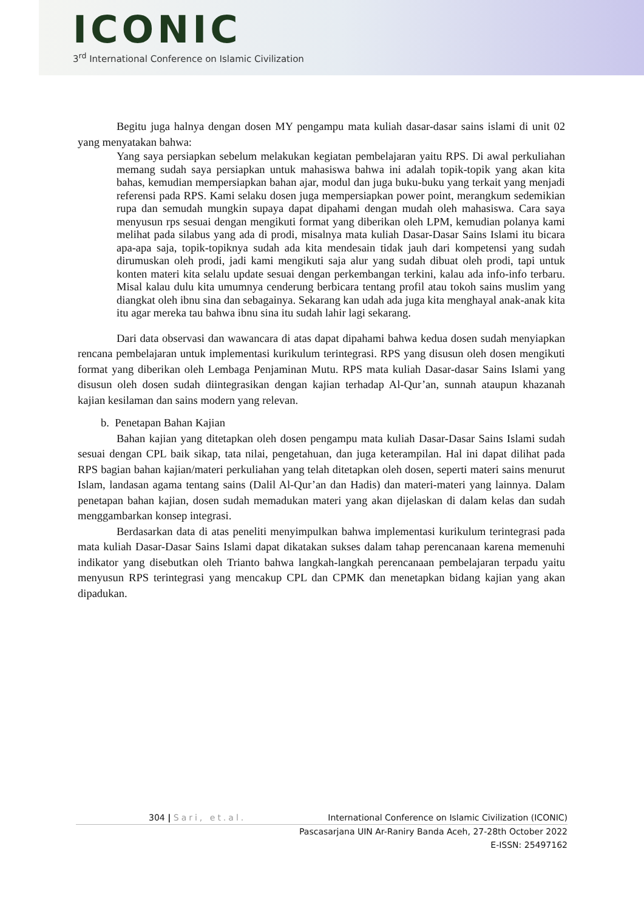ICONIC
3<sup>rd</sup> International Conference on Islamic Civilization
Begitu juga halnya dengan dosen MY pengampu mata kuliah dasar-dasar sains islami di unit 02 yang menyatakan bahwa:
Yang saya persiapkan sebelum melakukan kegiatan pembelajaran yaitu RPS. Di awal perkuliahan memang sudah saya persiapkan untuk mahasiswa bahwa ini adalah topik-topik yang akan kita bahas, kemudian mempersiapkan bahan ajar, modul dan juga buku-buku yang terkait yang menjadi referensi pada RPS. Kami selaku dosen juga mempersiapkan power point, merangkum sedemikian rupa dan semudah mungkin supaya dapat dipahami dengan mudah oleh mahasiswa. Cara saya menyusun rps sesuai dengan mengikuti format yang diberikan oleh LPM, kemudian polanya kami melihat pada silabus yang ada di prodi, misalnya mata kuliah Dasar-Dasar Sains Islami itu bicara apa-apa saja, topik-topiknya sudah ada kita mendesain tidak jauh dari kompetensi yang sudah dirumuskan oleh prodi, jadi kami mengikuti saja alur yang sudah dibuat oleh prodi, tapi untuk konten materi kita selalu update sesuai dengan perkembangan terkini, kalau ada info-info terbaru. Misal kalau dulu kita umumnya cenderung berbicara tentang profil atau tokoh sains muslim yang diangkat oleh ibnu sina dan sebagainya. Sekarang kan udah ada juga kita menghayal anak-anak kita itu agar mereka tau bahwa ibnu sina itu sudah lahir lagi sekarang.
Dari data observasi dan wawancara di atas dapat dipahami bahwa kedua dosen sudah menyiapkan rencana pembelajaran untuk implementasi kurikulum terintegrasi. RPS yang disusun oleh dosen mengikuti format yang diberikan oleh Lembaga Penjaminan Mutu. RPS mata kuliah Dasar-dasar Sains Islami yang disusun oleh dosen sudah diintegrasikan dengan kajian terhadap Al-Qur’an, sunnah ataupun khazanah kajian kesilaman dan sains modern yang relevan.
b. Penetapan Bahan Kajian
Bahan kajian yang ditetapkan oleh dosen pengampu mata kuliah Dasar-Dasar Sains Islami sudah sesuai dengan CPL baik sikap, tata nilai, pengetahuan, dan juga keterampilan. Hal ini dapat dilihat pada RPS bagian bahan kajian/materi perkuliahan yang telah ditetapkan oleh dosen, seperti materi sains menurut Islam, landasan agama tentang sains (Dalil Al-Qur’an dan Hadis) dan materi-materi yang lainnya. Dalam penetapan bahan kajian, dosen sudah memadukan materi yang akan dijelaskan di dalam kelas dan sudah menggambarkan konsep integrasi.
Berdasarkan data di atas peneliti menyimpulkan bahwa implementasi kurikulum terintegrasi pada mata kuliah Dasar-Dasar Sains Islami dapat dikatakan sukses dalam tahap perencanaan karena memenuhi indikator yang disebutkan oleh Trianto bahwa langkah-langkah perencanaan pembelajaran terpadu yaitu menyusun RPS terintegrasi yang mencakup CPL dan CPMK dan menetapkan bidang kajian yang akan dipadukan.
304 | Sari, et.al. International Conference on Islamic Civilization (ICONIC)
Pascasarjana UIN Ar-Raniry Banda Aceh, 27-28th October 2022
E-ISSN: 25497162